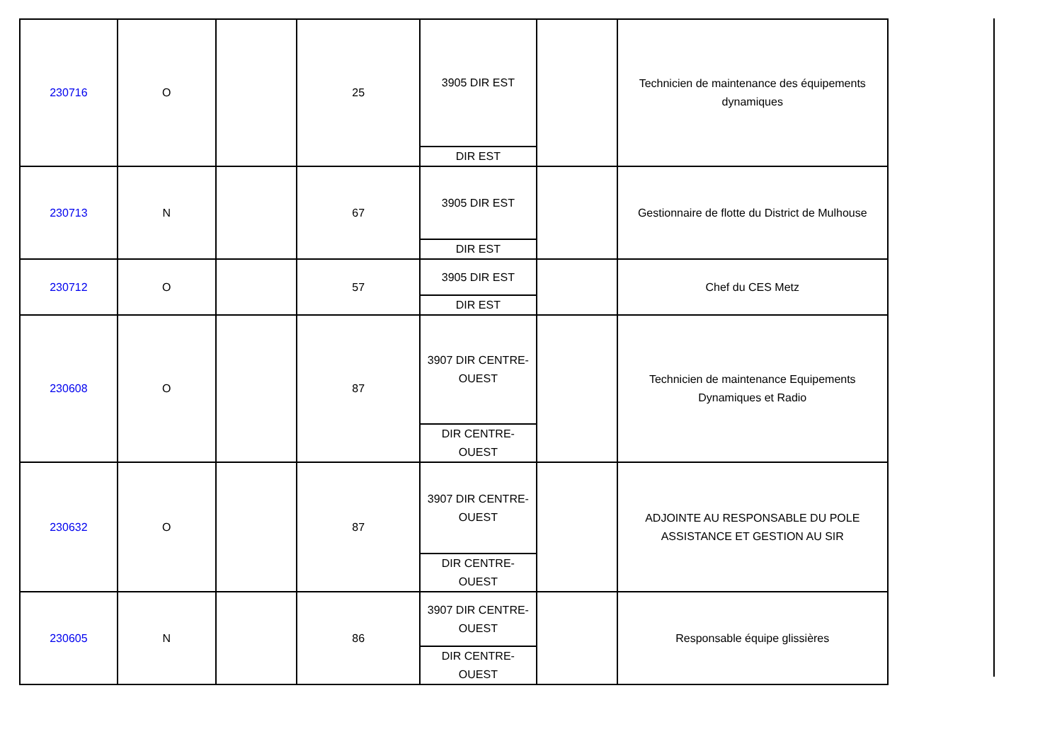| 230716 | O | | 25 | 3905 DIR EST | | Technicien de maintenance des équipements dynamiques |
| | | | | DIR EST | | |
| 230713 | N | | 67 | 3905 DIR EST | | Gestionnaire de flotte du District de Mulhouse |
| | | | | DIR EST | | |
| 230712 | O | | 57 | 3905 DIR EST | | Chef du CES Metz |
| | | | | DIR EST | | |
| 230608 | O | | 87 | 3907 DIR CENTRE-OUEST | | Technicien de maintenance Equipements Dynamiques et Radio |
| | | | | DIR CENTRE-OUEST | | |
| 230632 | O | | 87 | 3907 DIR CENTRE-OUEST | | ADJOINTE AU RESPONSABLE DU POLE ASSISTANCE ET GESTION AU SIR |
| | | | | DIR CENTRE-OUEST | | |
| 230605 | N | | 86 | 3907 DIR CENTRE-OUEST | | Responsable équipe glissières |
| | | | | DIR CENTRE-OUEST | | |